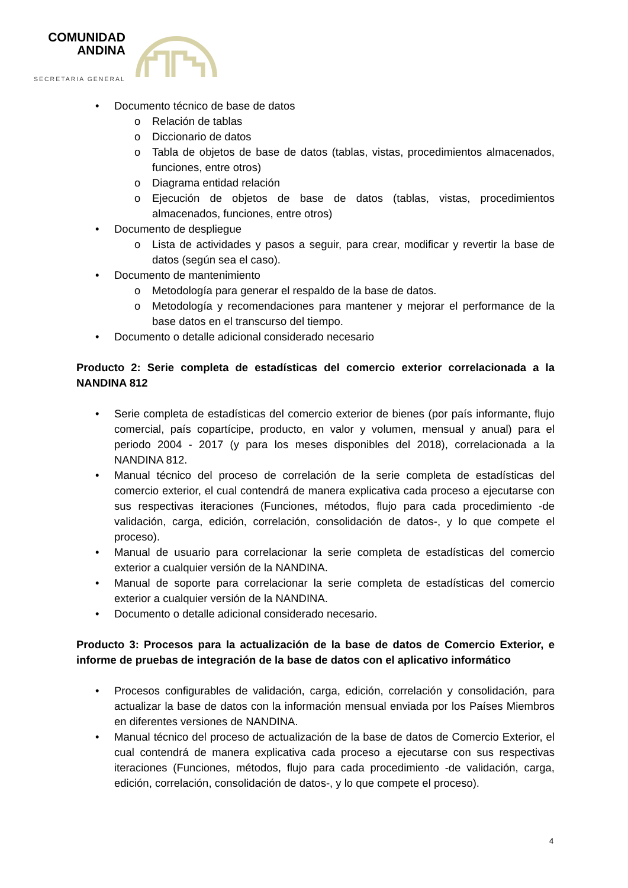COMUNIDAD
ANDINA
SECRETARIA GENERAL
• Documento técnico de base de datos
o Relación de tablas
o Diccionario de datos
o Tabla de objetos de base de datos (tablas, vistas, procedimientos almacenados, funciones, entre otros)
o Diagrama entidad relación
o Ejecución de objetos de base de datos (tablas, vistas, procedimientos almacenados, funciones, entre otros)
• Documento de despliegue
o Lista de actividades y pasos a seguir, para crear, modificar y revertir la base de datos (según sea el caso).
• Documento de mantenimiento
o Metodología para generar el respaldo de la base de datos.
o Metodología y recomendaciones para mantener y mejorar el performance de la base datos en el transcurso del tiempo.
• Documento o detalle adicional considerado necesario
Producto 2: Serie completa de estadísticas del comercio exterior correlacionada a la NANDINA 812
• Serie completa de estadísticas del comercio exterior de bienes (por país informante, flujo comercial, país copartícipe, producto, en valor y volumen, mensual y anual) para el periodo 2004 - 2017 (y para los meses disponibles del 2018), correlacionada a la NANDINA 812.
• Manual técnico del proceso de correlación de la serie completa de estadísticas del comercio exterior, el cual contendrá de manera explicativa cada proceso a ejecutarse con sus respectivas iteraciones (Funciones, métodos, flujo para cada procedimiento -de validación, carga, edición, correlación, consolidación de datos-, y lo que compete el proceso).
• Manual de usuario para correlacionar la serie completa de estadísticas del comercio exterior a cualquier versión de la NANDINA.
• Manual de soporte para correlacionar la serie completa de estadísticas del comercio exterior a cualquier versión de la NANDINA.
• Documento o detalle adicional considerado necesario.
Producto 3: Procesos para la actualización de la base de datos de Comercio Exterior, e informe de pruebas de integración de la base de datos con el aplicativo informático
• Procesos configurables de validación, carga, edición, correlación y consolidación, para actualizar la base de datos con la información mensual enviada por los Países Miembros en diferentes versiones de NANDINA.
• Manual técnico del proceso de actualización de la base de datos de Comercio Exterior, el cual contendrá de manera explicativa cada proceso a ejecutarse con sus respectivas iteraciones (Funciones, métodos, flujo para cada procedimiento -de validación, carga, edición, correlación, consolidación de datos-, y lo que compete el proceso).
4